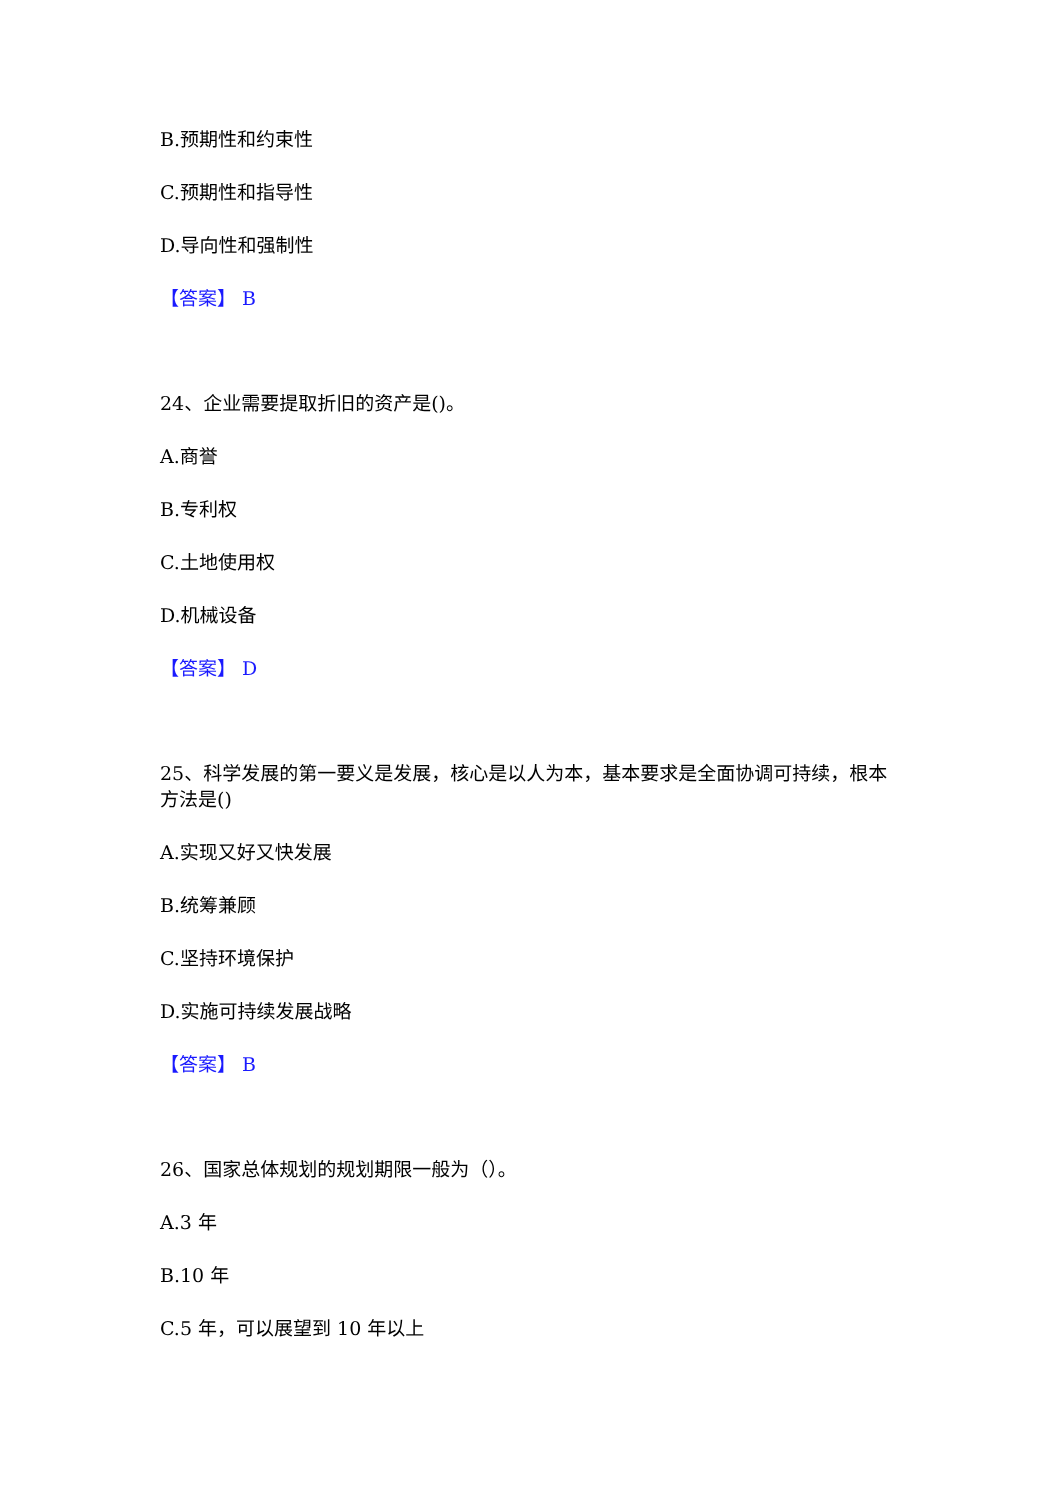B.预期性和约束性
C.预期性和指导性
D.导向性和强制性
【答案】 B
24、企业需要提取折旧的资产是()。
A.商誉
B.专利权
C.土地使用权
D.机械设备
【答案】 D
25、科学发展的第一要义是发展，核心是以人为本，基本要求是全面协调可持续，根本方法是()
A.实现又好又快发展
B.统筹兼顾
C.坚持环境保护
D.实施可持续发展战略
【答案】 B
26、国家总体规划的规划期限一般为（）。
A.3 年
B.10 年
C.5 年，可以展望到 10 年以上